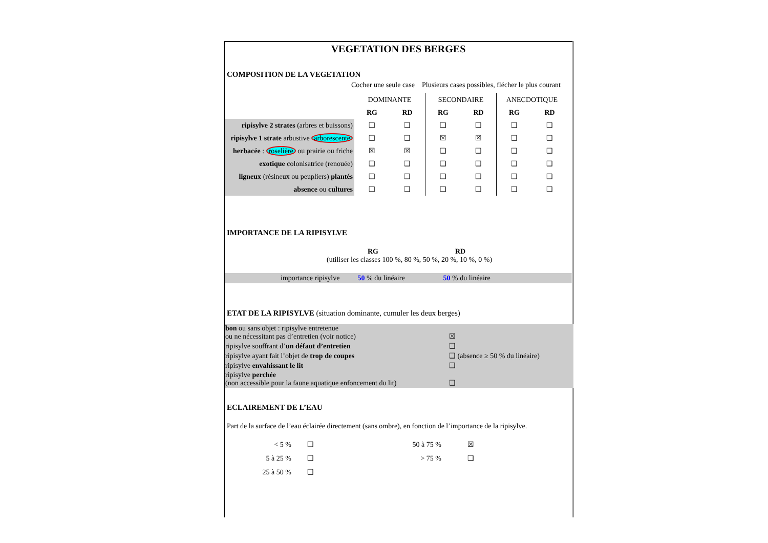VEGETATION DES BERGES
COMPOSITION DE LA VEGETATION
Cocher une seule case Plusieurs cases possibles, flécher le plus courant
| | DOMINANTE | | SECONDAIRE | | ANECDOTIQUE | |
| | RG | RD | RG | RD | RG | RD |
| ripisylve 2 strates (arbres et buissons) | ❑ | ❑ | ❑ | ❑ | ❑ | ❑ |
| ripisylve 1 strate arbustive arborescente | ❑ | ❑ | ☒ | ☒ | ❑ | ❑ |
| herbacée : roselière ou prairie ou friche | ☒ | ☒ | ❑ | ❑ | ❑ | ❑ |
| exotique colonisatrice (renouée) | ❑ | ❑ | ❑ | ❑ | ❑ | ❑ |
| ligneux (résineux ou peupliers) plantés | ❑ | ❑ | ❑ | ❑ | ❑ | ❑ |
| absence ou cultures | ❑ | ❑ | ❑ | ❑ | ❑ | ❑ |
IMPORTANCE DE LA RIPISYLVE
RG RD
(utiliser les classes 100 %, 80 %, 50 %, 20 %, 10 %, 0 %)
importance ripisylve 50 % du linéaire 50 % du linéaire
ETAT DE LA RIPISYLVE (situation dominante, cumuler les deux berges)
| bon ou sans objet : ripisylve entretenue ou ne nécessitant pas d’entretien (voir notice) | ☒ |
| ripisylve souffrant d’ un défaut d’entretien | ❑ |
| ripisylve ayant fait l’objet de trop de coupes | ❑ (absence ≥ 50 % du linéaire) |
| ripisylve envahissant le lit | ❑ |
| ripisylve perchée (non accessible pour la faune aquatique enfoncement du lit) | ❑ |
ECLAIREMENT DE L’EAU
Part de la surface de l’eau éclairée directement (sans ombre), en fonction de l’importance de la ripisylve.
| < 5 % | ❑ | 50 à 75 % | ☒ |
| 5 à 25 % | ❑ | > 75 % | ❑ |
| 25 à 50 % | ❑ | | |